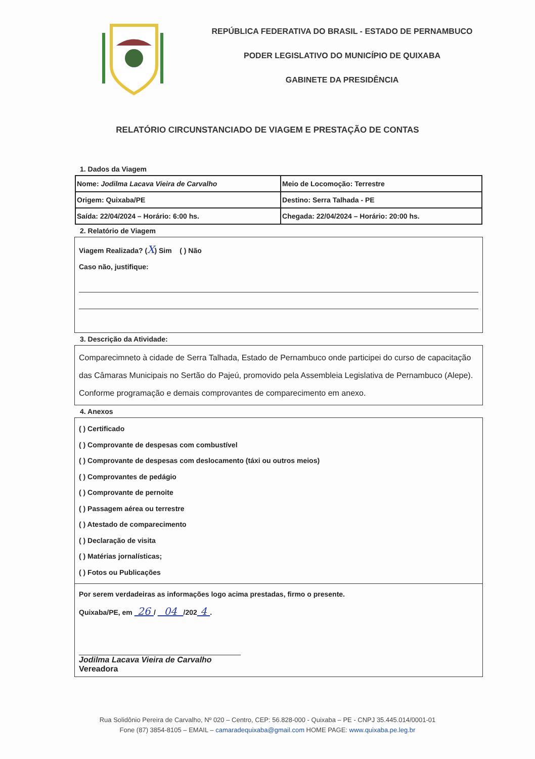REPÚBLICA FEDERATIVA DO BRASIL - ESTADO DE PERNAMBUCO
PODER LEGISLATIVO DO MUNICÍPIO DE QUIXABA
GABINETE DA PRESIDÊNCIA
RELATÓRIO CIRCUNSTANCIADO DE VIAGEM E PRESTAÇÃO DE CONTAS
1. Dados da Viagem
| Nome: Jodilma Lacava Vieira de Carvalho | Meio de Locomoção: Terrestre |
| Origem: Quixaba/PE | Destino: Serra Talhada - PE |
| Saída: 22/04/2024 – Horário: 6:00 hs. | Chegada: 22/04/2024 – Horário: 20:00 hs. |
2. Relatório de Viagem
Viagem Realizada? (X) Sim ( ) Não
Caso não, justifique:
3. Descrição da Atividade:
Comparecimneto à cidade de Serra Talhada, Estado de Pernambuco onde participei do curso de capacitação das Câmaras Municipais no Sertão do Pajeú, promovido pela Assembleia Legislativa de Pernambuco (Alepe). Conforme programação e demais comprovantes de comparecimento em anexo.
4. Anexos
( ) Certificado
( ) Comprovante de despesas com combustível
( ) Comprovante de despesas com deslocamento (táxi ou outros meios)
( ) Comprovantes de pedágio
( ) Comprovante de pernoite
( ) Passagem aérea ou terrestre
( ) Atestado de comparecimento
( ) Declaração de visita
( ) Matérias jornalísticas;
( ) Fotos ou Publicações
Por serem verdadeiras as informações logo acima prestadas, firmo o presente.
Quixaba/PE, em 26 / 04 /202 4 .
Jodilma Lacava Vieira de Carvalho
Vereadora
Rua Solidônio Pereira de Carvalho, Nº 020 – Centro, CEP: 56.828-000 - Quixaba – PE - CNPJ 35.445.014/0001-01
Fone (87) 3854-8105 – EMAIL – camaradequixaba@gmail.com HOME PAGE: www.quixaba.pe.leg.br